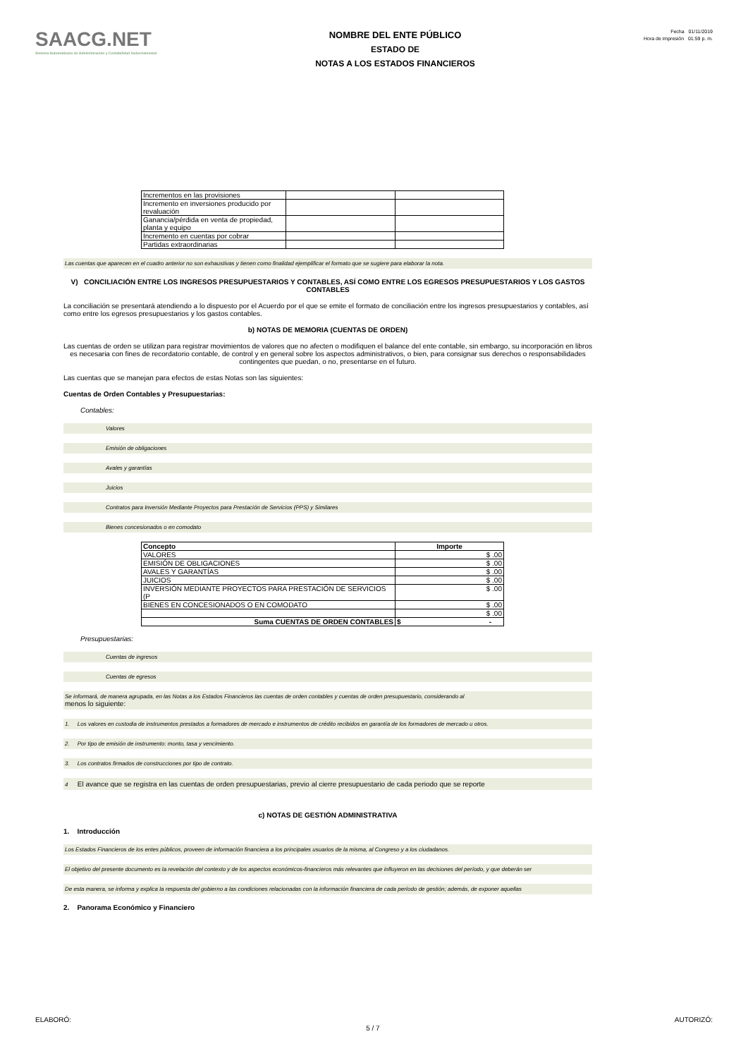SAACG.NET
Sistema Automatizado de Administración y Contabilidad Gubernamental
NOMBRE DEL ENTE PÚBLICO
ESTADO DE
NOTAS A LOS ESTADOS FINANCIEROS
Fecha 01/11/2019
Hora de impresión 01:59 p. m.
| Incrementos en las provisiones | | |
| Incremento en inversiones producido por revaluación | | |
| Ganancia/pérdida en venta de propiedad, planta y equipo | | |
| Incremento en cuentas por cobrar | | |
| Partidas extraordinarias | | |
Las cuentas que aparecen en el cuadro anterior no son exhaustivas y tienen como finalidad ejemplificar el formato que se sugiere para elaborar la nota.
V) CONCILIACIÓN ENTRE LOS INGRESOS PRESUPUESTARIOS Y CONTABLES, ASÍ COMO ENTRE LOS EGRESOS PRESUPUESTARIOS Y LOS GASTOS CONTABLES
La conciliación se presentará atendiendo a lo dispuesto por el Acuerdo por el que se emite el formato de conciliación entre los ingresos presupuestarios y contables, así como entre los egresos presupuestarios y los gastos contables.
b) NOTAS DE MEMORIA (CUENTAS DE ORDEN)
Las cuentas de orden se utilizan para registrar movimientos de valores que no afecten o modifiquen el balance del ente contable, sin embargo, su incorporación en libros es necesaria con fines de recordatorio contable, de control y en general sobre los aspectos administrativos, o bien, para consignar sus derechos o responsabilidades contingentes que puedan, o no, presentarse en el futuro.
Las cuentas que se manejan para efectos de estas Notas son las siguientes:
Cuentas de Orden Contables y Presupuestarias:
Contables:
Valores
Emisión de obligaciones
Avales y garantías
Juicios
Contratos para Inversión Mediante Proyectos para Prestación de Servicios (PPS) y Similares
Bienes concesionados o en comodato
| Concepto | Importe |
| --- | --- |
| VALORES | $ .00 |
| EMISIÓN DE OBLIGACIONES | $ .00 |
| AVALES Y GARANTÍAS | $ .00 |
| JUICIOS | $ .00 |
| INVERSIÓN MEDIANTE PROYECTOS PARA PRESTACIÓN DE SERVICIOS (P | $ .00 |
| BIENES EN CONCESIONADOS O EN COMODATO | $ .00 |
| | $ .00 |
| Suma CUENTAS DE ORDEN CONTABLES | $ - |
Presupuestarias:
Cuentas de ingresos
Cuentas de egresos
Se informará, de manera agrupada, en las Notas a los Estados Financieros las cuentas de orden contables y cuentas de orden presupuestario, considerando al
menos lo siguiente:
1. Los valores en custodia de instrumentos prestados a formadores de mercado e instrumentos de crédito recibidos en garantía de los formadores de mercado u otros.
2. Por tipo de emisión de instrumento: monto, tasa y vencimiento.
3. Los contratos firmados de construcciones por tipo de contrato.
4 El avance que se registra en las cuentas de orden presupuestarias, previo al cierre presupuestario de cada periodo que se reporte
c) NOTAS DE GESTIÓN ADMINISTRATIVA
1. Introducción
Los Estados Financieros de los entes públicos, proveen de información financiera a los principales usuarios de la misma, al Congreso y a los ciudadanos.
El objetivo del presente documento es la revelación del contexto y de los aspectos económicos-financieros más relevantes que influyeron en las decisiones del período, y que deberán ser
De esta manera, se informa y explica la respuesta del gobierno a las condiciones relacionadas con la información financiera de cada período de gestión; además, de exponer aquellas
2. Panorama Económico y Financiero
ELABORÓ: 5 / 7 AUTORIZÓ: